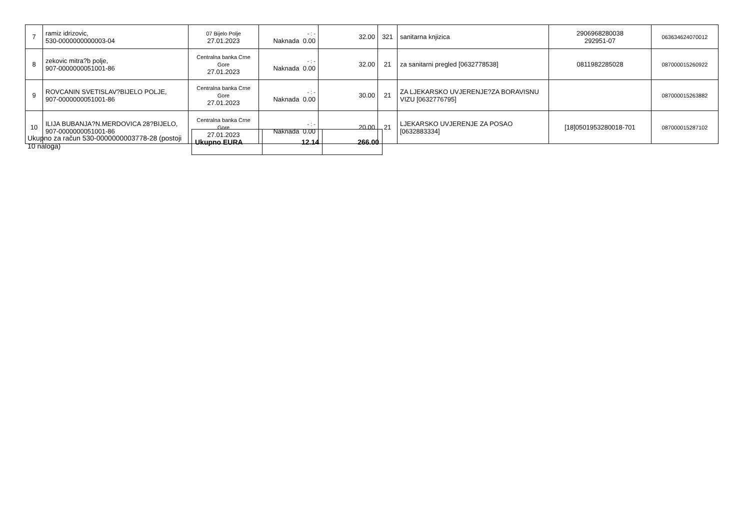| 7 | ramiz idrizovic, 530-0000000000003-04 | 07 Bijelo Polje 27.01.2023 | - : - Naknada 0.00 | 32.00 | 321 | sanitarna knjizica | 2906968280038 292951-07 | 063634624070012 |
| 8 | zekovic mitra?b polje, 907-0000000051001-86 | Centralna banka Crne Gore 27.01.2023 | - : - Naknada 0.00 | 32.00 | 21 | za sanitarni pregled [0632778538] | 0811982285028 | 087000015260922 |
| 9 | ROVCANIN SVETISLAV?BIJELO POLJE, 907-0000000051001-86 | Centralna banka Crne Gore 27.01.2023 | - : - Naknada 0.00 | 30.00 | 21 | ZA LJEKARSKO UVJERENJE?ZA BORAVISNU VIZU [0632776795] | | 087000015263882 |
| 10 | ILIJA BUBANJA?N.MERDOVICA 28?BIJELO, 907-0000000051001-86 | Centralna banka Crne Gore 27.01.2023 | - : - Naknada 0.00 | 20.00 | 21 | LJEKARSKO UVJERENJE ZA POSAO [0632883334] | [18]0501953280018-701 | 087000015287102 |
Ukupno za račun 530-0000000003778-28 (postoji 10 naloga)
| Ukupno EURA | 12.14 | 266.00 |